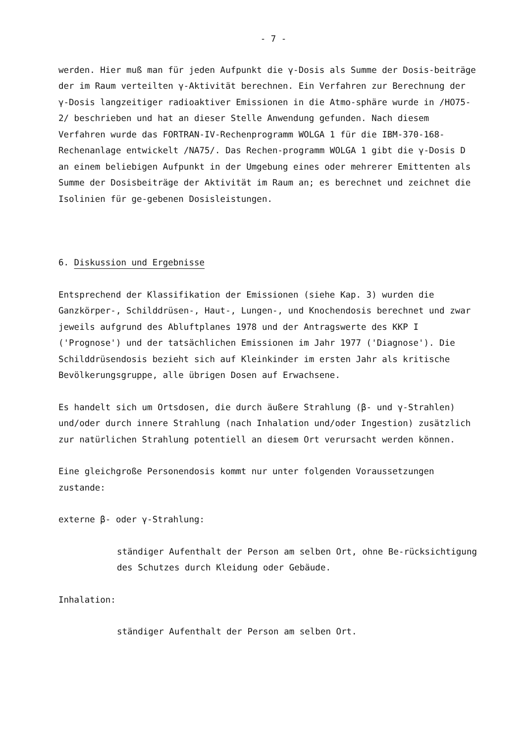- 7 -
werden. Hier muß man für jeden Aufpunkt die γ-Dosis als Summe der Dosis-beiträge der im Raum verteilten γ-Aktivität berechnen. Ein Verfahren zur Berechnung der γ-Dosis langzeitiger radioaktiver Emissionen in die Atmo-sphäre wurde in /HO75-2/ beschrieben und hat an dieser Stelle Anwendung gefunden. Nach diesem Verfahren wurde das FORTRAN-IV-Rechenprogramm WOLGA 1 für die IBM-370-168-Rechenanlage entwickelt /NA75/. Das Rechen-programm WOLGA 1 gibt die γ-Dosis D an einem beliebigen Aufpunkt in der Umgebung eines oder mehrerer Emittenten als Summe der Dosisbeiträge der Aktivität im Raum an; es berechnet und zeichnet die Isolinien für ge-gebenen Dosisleistungen.
6. Diskussion und Ergebnisse
Entsprechend der Klassifikation der Emissionen (siehe Kap. 3) wurden die Ganzkörper-, Schilddrüsen-, Haut-, Lungen-, und Knochendosis berechnet und zwar jeweils aufgrund des Abluftplanes 1978 und der Antragswerte des KKP I ('Prognose') und der tatsächlichen Emissionen im Jahr 1977 ('Diagnose'). Die Schilddrüsendosis bezieht sich auf Kleinkinder im ersten Jahr als kritische Bevölkerungsgruppe, alle übrigen Dosen auf Erwachsene.
Es handelt sich um Ortsdosen, die durch äußere Strahlung (β- und γ-Strahlen) und/oder durch innere Strahlung (nach Inhalation und/oder Ingestion) zusätzlich zur natürlichen Strahlung potentiell an diesem Ort verursacht werden können.
Eine gleichgroße Personendosis kommt nur unter folgenden Voraussetzungen zustande:
externe β- oder γ-Strahlung:
ständiger Aufenthalt der Person am selben Ort, ohne Be-rücksichtigung des Schutzes durch Kleidung oder Gebäude.
Inhalation:
ständiger Aufenthalt der Person am selben Ort.